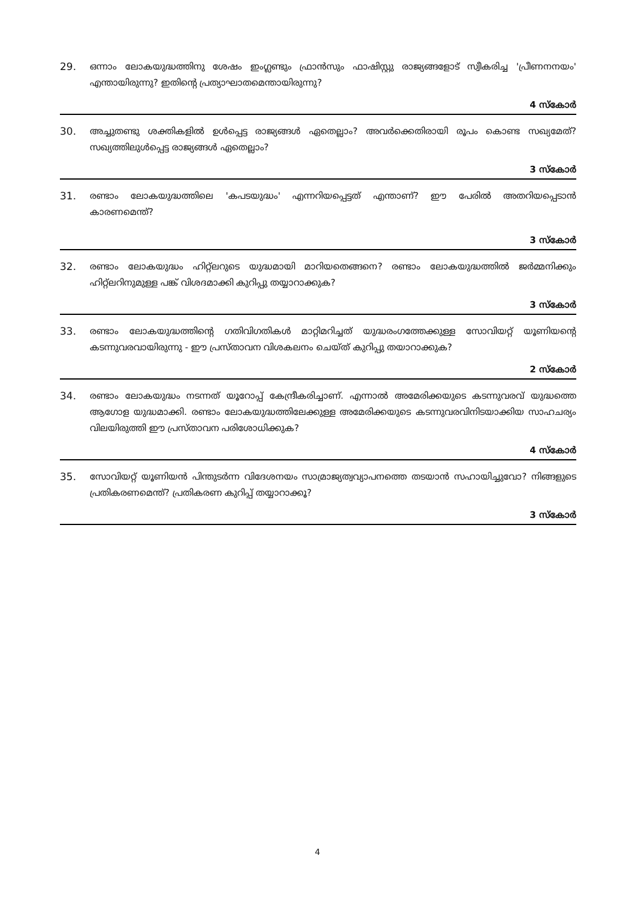29. ഒന്നാം ലോകയുദ്ധത്തിനു ശേഷം ഇംഗ്ലണ്ടും ഫ്രാൻസും ഫാഷിസ്റ്റു രാജ്യങ്ങളോട് സ്വീകരിച്ച 'പ്രീണനനയം' എന്തായിരുന്നു? ഇതിന്റെ പ്രത്യാഘാതമെന്തായിരുന്നു?
4 സ്കോർ
30. അച്ചുതണ്ടു ശക്തികളിൽ ഉൾപ്പെട്ട രാജ്യങ്ങൾ ഏതെല്ലാം? അവർക്കെതിരായി രൂപം കൊണ്ട സഖ്യമേത്? സഖ്യത്തിലുൾപ്പെട്ട രാജ്യങ്ങൾ ഏതെല്ലാം?
3 സ്കോർ
31. രണ്ടാം ലോകയുദ്ധത്തിലെ 'കപടയുദ്ധം' എന്നറിയപ്പെട്ടത് എന്താണ്? ഈ പേരിൽ അതറിയപ്പെടാൻ കാരണമെന്ത്?
3 സ്കോർ
32. രണ്ടാം ലോകയുദ്ധം ഹിറ്റ്ലറുടെ യുദ്ധമായി മാറിയതെങ്ങനെ? രണ്ടാം ലോകയുദ്ധത്തിൽ ജർമ്മനിക്കും ഹിറ്റ്ലറിനുമുള്ള പങ്ക് വിശദമാക്കി കുറിപ്പു തയ്യാറാക്കുക?
3 സ്കോർ
33. രണ്ടാം ലോകയുദ്ധത്തിന്റെ ഗതിവിഗതികൾ മാറ്റിമറിച്ചത് യുദ്ധരംഗത്തേക്കുള്ള സോവിയറ്റ് യൂണിയന്റെ കടന്നുവരവായിരുന്നു - ഈ പ്രസ്താവന വിശകലനം ചെയ്ത് കുറിപ്പു തയാറാക്കുക?
2 സ്കോർ
34. രണ്ടാം ലോകയുദ്ധം നടന്നത് യൂറോപ്പ് കേന്ദ്രീകരിച്ചാണ്. എന്നാൽ അമേരിക്കയുടെ കടന്നുവരവ് യുദ്ധത്തെ ആഗോള യുദ്ധമാക്കി. രണ്ടാം ലോകയുദ്ധത്തിലേക്കുള്ള അമേരിക്കയുടെ കടന്നുവരവിനിടയാക്കിയ സാഹചര്യം വിലയിരുത്തി ഈ പ്രസ്താവന പരിശോധിക്കുക?
4 സ്കോർ
35. സോവിയറ്റ് യൂണിയൻ പിന്തുടർന്ന വിദേശനയം സാമ്രാജ്യത്വവ്യാപനത്തെ തടയാൻ സഹായിച്ചുവോ? നിങ്ങളുടെ പ്രതികരണമെന്ത്? പ്രതികരണ കുറിപ്പ് തയ്യാറാക്കൂ?
3 സ്കോർ
4